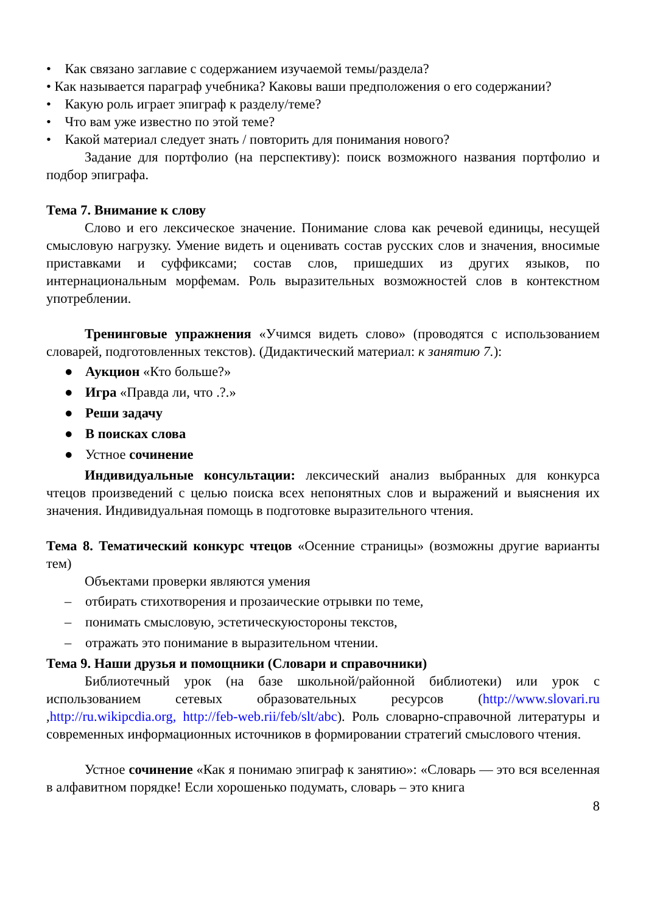• Как связано заглавие с содержанием изучаемой темы/раздела?
• Как называется параграф учебника? Каковы ваши предположения о его содержании?
• Какую роль играет эпиграф к разделу/теме?
• Что вам уже известно по этой теме?
• Какой материал следует знать / повторить для понимания нового?
Задание для портфолио (на перспективу): поиск возможного названия портфолио и подбор эпиграфа.
Тема 7. Внимание к слову
Слово и его лексическое значение. Понимание слова как речевой единицы, несущей смысловую нагрузку. Умение видеть и оценивать состав русских слов и значения, вносимые приставками и суффиксами; состав слов, пришедших из других языков, по интернациональным морфемам. Роль выразительных возможностей слов в контекстном употреблении.
Тренинговые упражнения «Учимся видеть слово» (проводятся с использованием словарей, подготовленных текстов). (Дидактический материал: к занятию 7.):
● Аукцион «Кто больше?»
● Игра «Правда ли, что .?.»
● Реши задачу
● В поисках слова
● Устное сочинение
Индивидуальные консультации: лексический анализ выбранных для конкурса чтецов произведений с целью поиска всех непонятных слов и выражений и выяснения их значения. Индивидуальная помощь в подготовке выразительного чтения.
Тема 8. Тематический конкурс чтецов «Осенние страницы» (возможны другие варианты тем)
Объектами проверки являются умения
– отбирать стихотворения и прозаические отрывки по теме,
– понимать смысловую, эстетическуюстороны текстов,
– отражать это понимание в выразительном чтении.
Тема 9. Наши друзья и помощники (Словари и справочники)
Библиотечный урок (на базе школьной/районной библиотеки) или урок с использованием сетевых образовательных ресурсов (http://www.slovari.ru ,http://ru.wikipcdia.org, http://feb-web.rii/feb/slt/abc). Роль словарно-справочной литературы и современных информационных источников в формировании стратегий смыслового чтения.
Устное сочинение «Как я понимаю эпиграф к занятию»: «Словарь — это вся вселенная в алфавитном порядке! Если хорошенько подумать, словарь – это книга
8